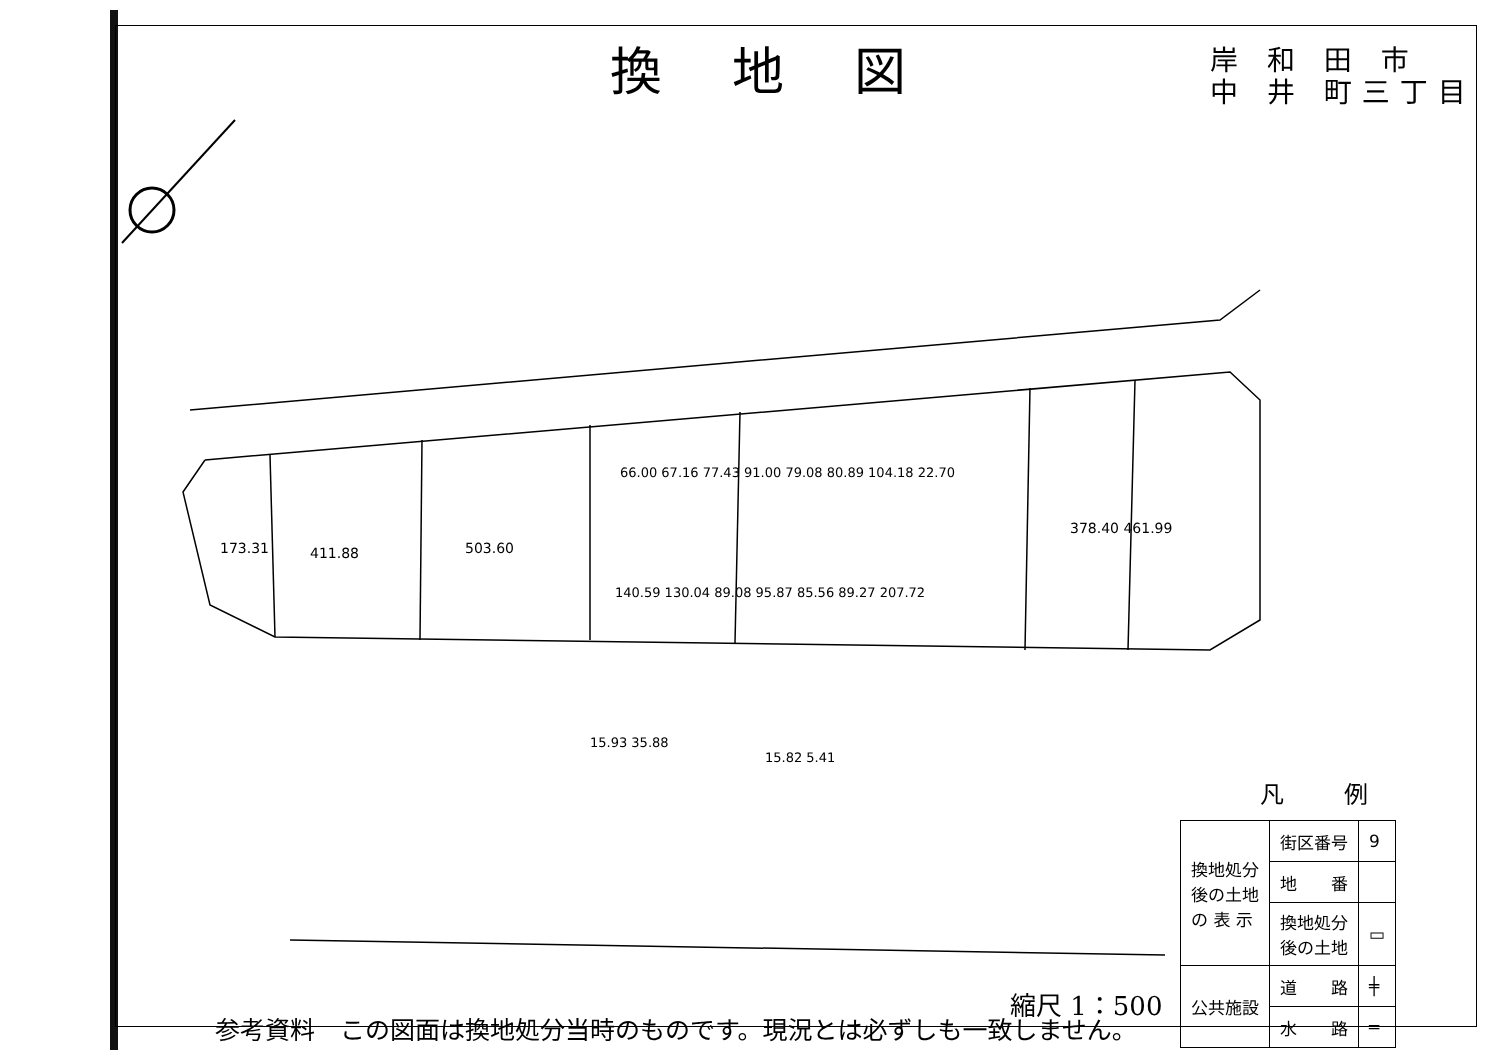換地図
岸 和 田 市
中 井 町三丁目
173.31 411.88 503.60
66.00 67.16 77.43 91.00 79.08 80.89 104.18 22.70
140.59 130.04 89.08 95.87 85.56 89.27 207.72
378.40 461.99
15.93 35.88
15.82 5.41
凡例
| 換地処分 後の土地 の 表 示 | 街区番号 | 9 |
| | 地 番 | |
| | 換地処分 後の土地 | ▭ |
| 公共施設 | 道 路 | ╪ |
| | 水 路 | ═ |
縮尺 1：500
参考資料　この図面は換地処分当時のものです。現況とは必ずしも一致しません。